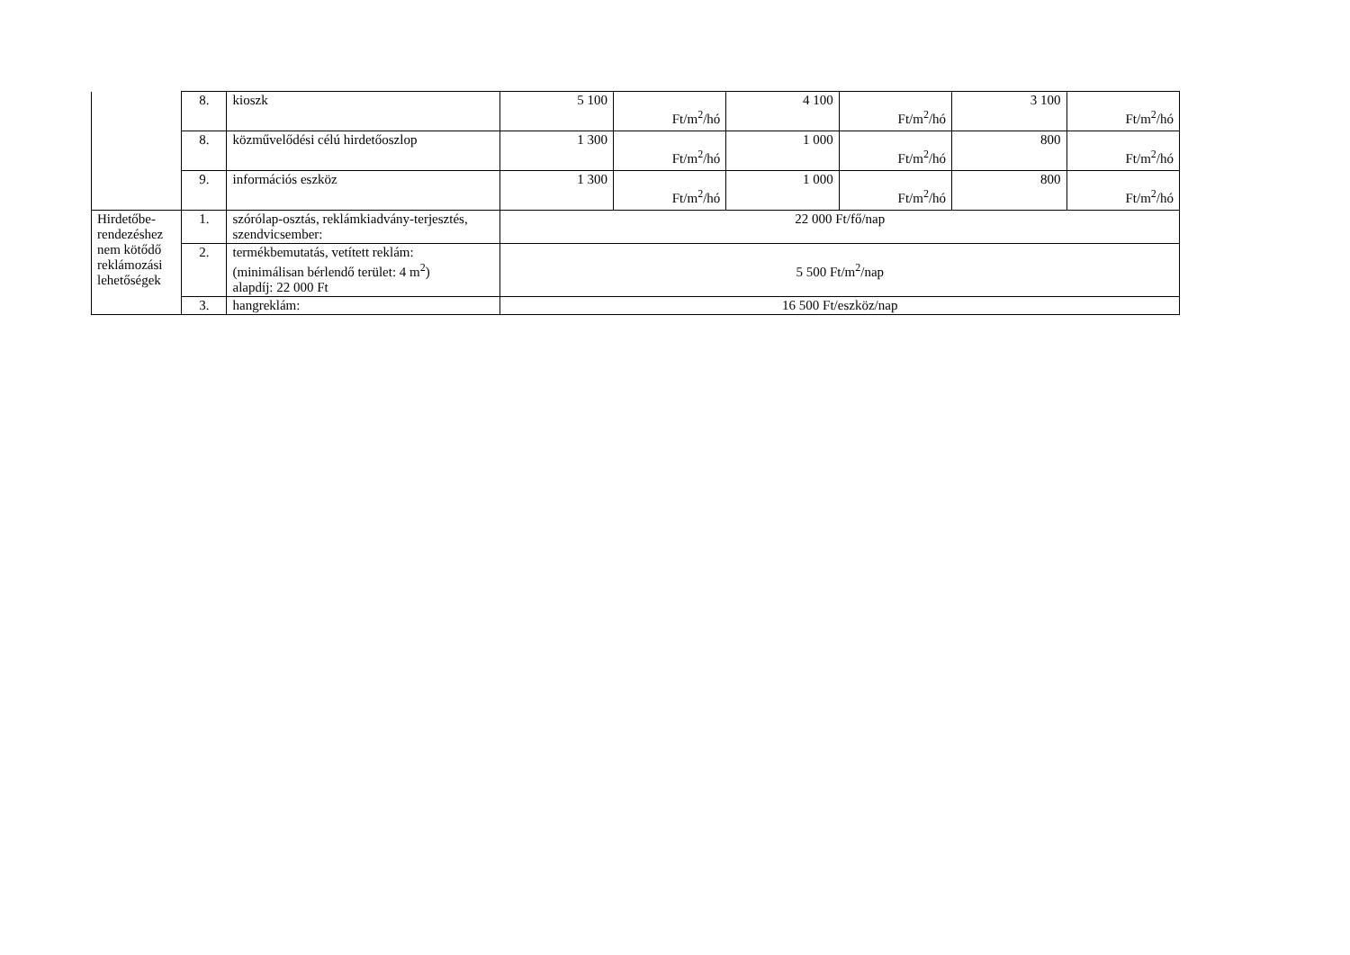| | 8. | kioszk | 5 100 | Ft/m<sup>2</sup>/hó | 4 100 | Ft/m<sup>2</sup>/hó | 3 100 | Ft/m<sup>2</sup>/hó |
| | 8. | közművelődési célú hirdetőoszlop | 1 300 | Ft/m<sup>2</sup>/hó | 1 000 | Ft/m<sup>2</sup>/hó | 800 | Ft/m<sup>2</sup>/hó |
| | 9. | információs eszköz | 1 300 | Ft/m<sup>2</sup>/hó | 1 000 | Ft/m<sup>2</sup>/hó | 800 | Ft/m<sup>2</sup>/hó |
| Hirdetőbe-rendezéshez nem kötődő reklámozási lehetőségek | 1. | szórólap-osztás, reklámkiadvány-terjesztés, szendvicsember: | 22 000 Ft/fő/nap | | | | | |
| | 2. | termékbemutatás, vetített reklám: (minimálisan bérlendő terület: 4 m<sup>2</sup>) alapdíj: 22 000 Ft | 5 500 Ft/m<sup>2</sup>/nap | | | | | |
| | 3. | hangreklám: | 16 500 Ft/eszköz/nap | | | | | |